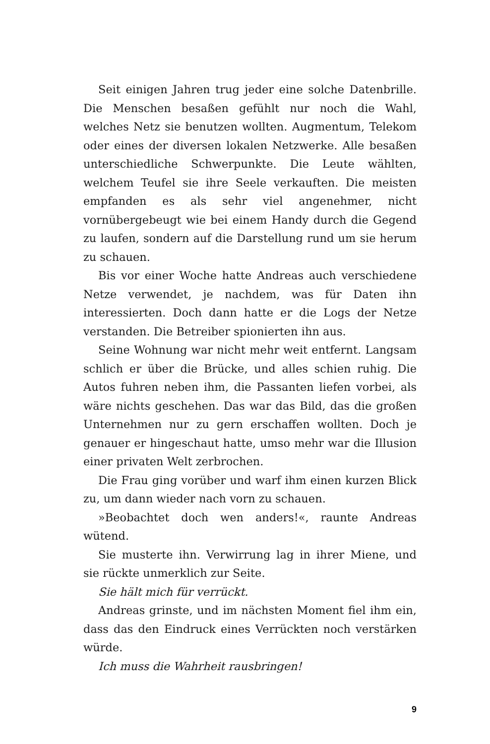Seit einigen Jahren trug jeder eine solche Datenbrille. Die Menschen besaßen gefühlt nur noch die Wahl, welches Netz sie benutzen wollten. Augmentum, Telekom oder eines der diversen lokalen Netzwerke. Alle besaßen unterschiedliche Schwerpunkte. Die Leute wählten, welchem Teufel sie ihre Seele verkauften. Die meisten empfanden es als sehr viel angenehmer, nicht vornübergebeugt wie bei einem Handy durch die Gegend zu laufen, sondern auf die Darstellung rund um sie herum zu schauen.
Bis vor einer Woche hatte Andreas auch verschiedene Netze verwendet, je nachdem, was für Daten ihn interessierten. Doch dann hatte er die Logs der Netze verstanden. Die Betreiber spionierten ihn aus.
Seine Wohnung war nicht mehr weit entfernt. Langsam schlich er über die Brücke, und alles schien ruhig. Die Autos fuhren neben ihm, die Passanten liefen vorbei, als wäre nichts geschehen. Das war das Bild, das die großen Unternehmen nur zu gern erschaffen wollten. Doch je genauer er hingeschaut hatte, umso mehr war die Illusion einer privaten Welt zerbrochen.
Die Frau ging vorüber und warf ihm einen kurzen Blick zu, um dann wieder nach vorn zu schauen.
»Beobachtet doch wen anders!«, raunte Andreas wütend.
Sie musterte ihn. Verwirrung lag in ihrer Miene, und sie rückte unmerklich zur Seite.
Sie hält mich für verrückt.
Andreas grinste, und im nächsten Moment fiel ihm ein, dass das den Eindruck eines Verrückten noch verstärken würde.
Ich muss die Wahrheit rausbringen!
9